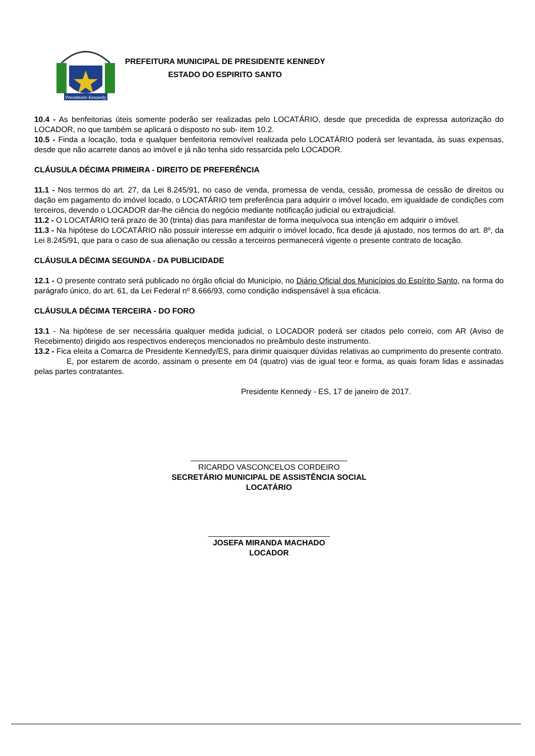Presidente Kennedy
PREFEITURA MUNICIPAL DE PRESIDENTE KENNEDY
ESTADO DO ESPIRITO SANTO
10.4 - As benfeitorias úteis somente poderão ser realizadas pelo LOCATÁRIO, desde que precedida de expressa autorização do LOCADOR, no que também se aplicará o disposto no sub- item 10.2.
10.5 - Finda a locação, toda e qualquer benfeitoria removível realizada pelo LOCATÁRIO poderá ser levantada, às suas expensas, desde que não acarrete danos ao imóvel e já não tenha sido ressarcida pelo LOCADOR.
CLÁUSULA DÉCIMA PRIMEIRA - DIREITO DE PREFERÊNCIA
11.1 - Nos termos do art. 27, da Lei 8.245/91, no caso de venda, promessa de venda, cessão, promessa de cessão de direitos ou dação em pagamento do imóvel locado, o LOCATÁRIO tem preferência para adquirir o imóvel locado, em igualdade de condições com terceiros, devendo o LOCADOR dar-lhe ciência do negócio mediante notificação judicial ou extrajudicial.
11.2 - O LOCATÁRIO terá prazo de 30 (trinta) dias para manifestar de forma inequívoca sua intenção em adquirir o imóvel.
11.3 - Na hipótese do LOCATÁRIO não possuir interesse em adquirir o imóvel locado, fica desde já ajustado, nos termos do art. 8º, da Lei 8.245/91, que para o caso de sua alienação ou cessão a terceiros permanecerá vigente o presente contrato de locação.
CLÁUSULA DÉCIMA SEGUNDA - DA PUBLICIDADE
12.1 - O presente contrato será publicado no órgão oficial do Município, no Diário Oficial dos Municípios do Espírito Santo, na forma do parágrafo único, do art. 61, da Lei Federal nº 8.666/93, como condição indispensável à sua eficácia.
CLÁUSULA DÉCIMA TERCEIRA - DO FORO
13.1 - Na hipótese de ser necessária qualquer medida judicial, o LOCADOR poderá ser citados pelo correio, com AR (Aviso de Recebimento) dirigido aos respectivos endereços mencionados no preâmbulo deste instrumento.
13.2 - Fica eleita a Comarca de Presidente Kennedy/ES, para dirimir quaisquer dúvidas relativas ao cumprimento do presente contrato.
E, por estarem de acordo, assinam o presente em 04 (quatro) vias de igual teor e forma, as quais foram lidas e assinadas pelas partes contratantes.
Presidente Kennedy - ES, 17 de janeiro de 2017.
____________________________________
RICARDO VASCONCELOS CORDEIRO
SECRETÁRIO MUNICIPAL DE ASSISTÊNCIA SOCIAL
LOCATÁRIO
____________________________
JOSEFA MIRANDA MACHADO
LOCADOR